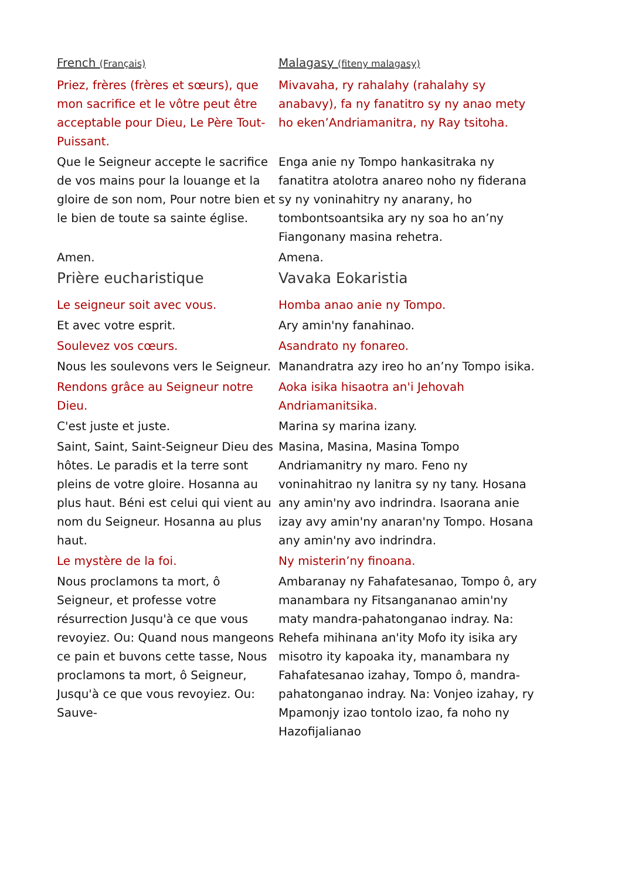| French (Français) | Malagasy (fiteny malagasy) |
| --- | --- |
| Priez, frères (frères et sœurs), que mon sacrifice et le vôtre peut être acceptable pour Dieu, Le Père Tout-Puissant. | Mivavaha, ry rahalahy (rahalahy sy anabavy), fa ny fanatitro sy ny anao mety ho eken’Andriamanitra, ny Ray tsitoha. |
| Que le Seigneur accepte le sacrifice de vos mains pour la louange et la gloire de son nom, Pour notre bien et le bien de toute sa sainte église. | Enga anie ny Tompo hankasitraka ny fanatitra atolotra anareo noho ny fiderana sy ny voninahitry ny anarany, ho tombontsoantsika ary ny soa ho an’ny Fiangonany masina rehetra. |
| Amen. | Amena. |
| Prière eucharistique | Vavaka Eokaristia |
| Le seigneur soit avec vous. | Homba anao anie ny Tompo. |
| Et avec votre esprit. | Ary amin'ny fanahinao. |
| Soulevez vos cœurs. | Asandrato ny fonareo. |
| Nous les soulevons vers le Seigneur. | Manandratra azy ireo ho an’ny Tompo isika. |
| Rendons grâce au Seigneur notre Dieu. | Aoka isika hisaotra an'i Jehovah Andriamanitsika. |
| C'est juste et juste. | Marina sy marina izany. |
| Saint, Saint, Saint-Seigneur Dieu des hôtes. Le paradis et la terre sont pleins de votre gloire. Hosanna au plus haut. Béni est celui qui vient au nom du Seigneur. Hosanna au plus haut. | Masina, Masina, Masina Tompo Andriamanitry ny maro. Feno ny voninahitrao ny lanitra sy ny tany. Hosana any amin'ny avo indrindra. Isaorana anie izay avy amin'ny anaran'ny Tompo. Hosana any amin'ny avo indrindra. |
| Le mystère de la foi. | Ny misterin’ny finoana. |
| Nous proclamons ta mort, ô Seigneur, et professe votre résurrection Jusqu'à ce que vous revoyiez. Ou: Quand nous mangeons ce pain et buvons cette tasse, Nous proclamons ta mort, ô Seigneur, Jusqu'à ce que vous revoyiez. Ou: Sauve- | Ambaranay ny Fahafatesanao, Tompo ô, ary manambara ny Fitsangananao amin'ny maty mandra-pahatonganao indray. Na: Rehefa mihinana an'ity Mofo ity isika ary misotro ity kapoaka ity, manambara ny Fahafatesanao izahay, Tompo ô, mandra-pahatonganao indray. Na: Vonjeo izahay, ry Mpamonjy izao tontolo izao, fa noho ny Hazofijalianao |